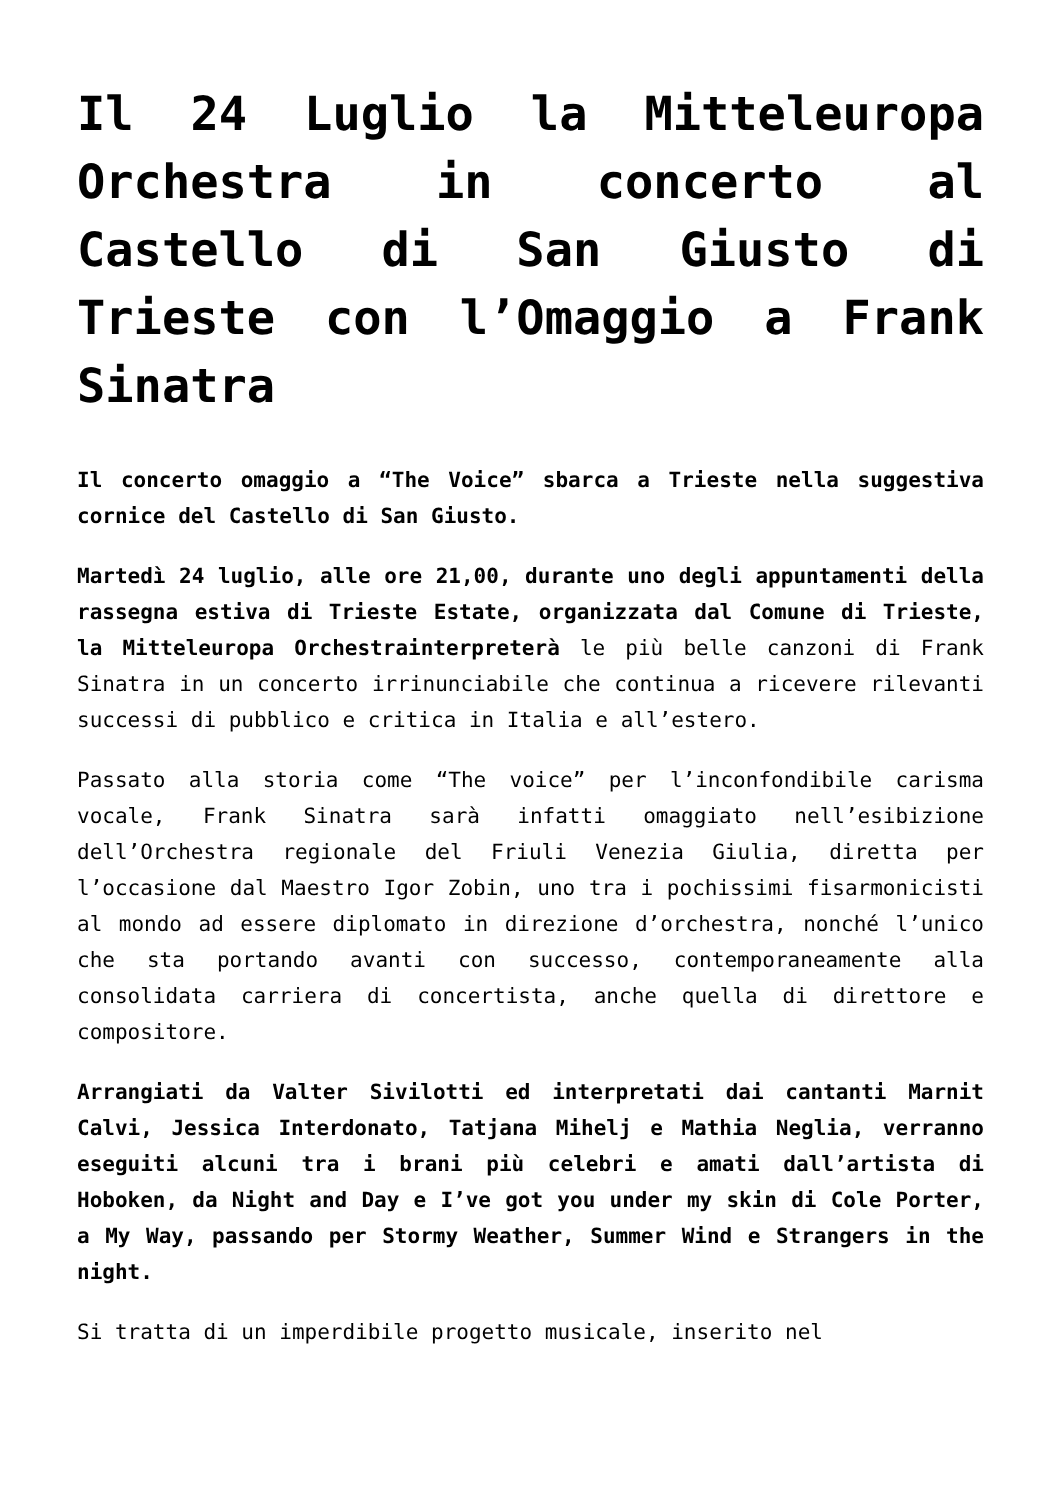Il 24 Luglio la Mitteleuropa Orchestra in concerto al Castello di San Giusto di Trieste con l’Omaggio a Frank Sinatra
Il concerto omaggio a “The Voice” sbarca a Trieste nella suggestiva cornice del Castello di San Giusto.
Martedì 24 luglio, alle ore 21,00, durante uno degli appuntamenti della rassegna estiva di Trieste Estate, organizzata dal Comune di Trieste, la Mitteleuropa Orchestrainterpreterà le più belle canzoni di Frank Sinatra in un concerto irrinunciabile che continua a ricevere rilevanti successi di pubblico e critica in Italia e all’estero.
Passato alla storia come “The voice” per l’inconfondibile carisma vocale, Frank Sinatra sarà infatti omaggiato nell’esibizione dell’Orchestra regionale del Friuli Venezia Giulia, diretta per l’occasione dal Maestro Igor Zobin, uno tra i pochissimi fisarmonicisti al mondo ad essere diplomato in direzione d’orchestra, nonché l’unico che sta portando avanti con successo, contemporaneamente alla consolidata carriera di concertista, anche quella di direttore e compositore.
Arrangiati da Valter Sivilotti ed interpretati dai cantanti Marnit Calvi, Jessica Interdonato, Tatjana Mihelj e Mathia Neglia, verranno eseguiti alcuni tra i brani più celebri e amati dall’artista di Hoboken, da Night and Day e I’ve got you under my skin di Cole Porter, a My Way, passando per Stormy Weather, Summer Wind e Strangers in the night.
Si tratta di un imperdibile progetto musicale, inserito nel